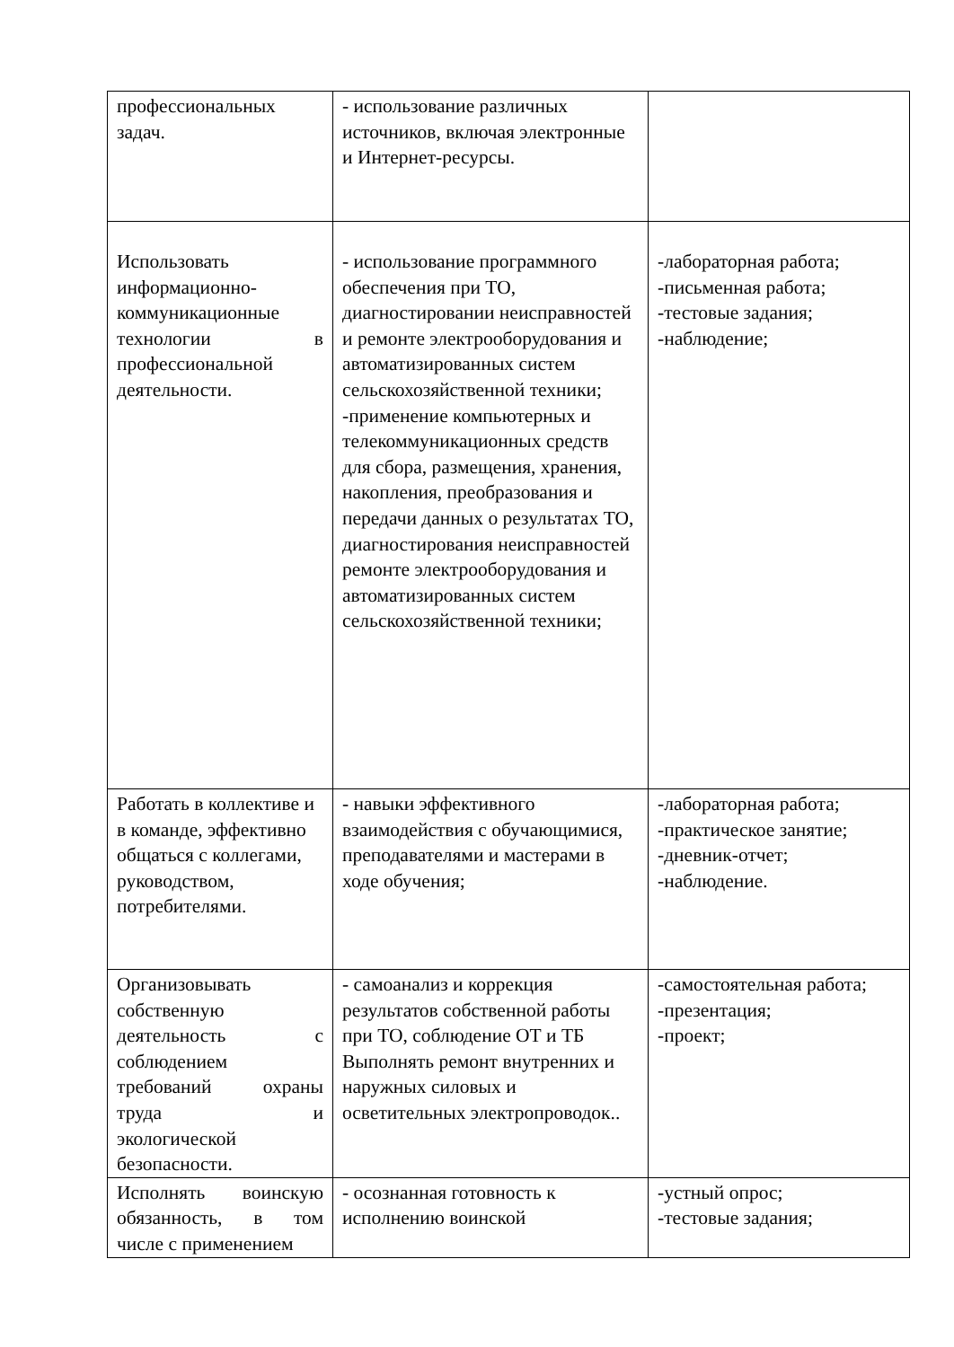| профессиональных задач. | - использование различных источников, включая электронные и Интернет-ресурсы. | |
| Использовать информационно-коммуникационные технологии в профессиональной деятельности. | - использование программного обеспечения при ТО, диагностировании неисправностей и ремонте электрооборудования и автоматизированных систем сельскохозяйственной техники; -применение компьютерных и телекоммуникационных средств для сбора, размещения, хранения, накопления, преобразования и передачи данных о результатах ТО, диагностирования неисправностей ремонте электрооборудования и автоматизированных систем сельскохозяйственной техники; | -лабораторная работа; -письменная работа; -тестовые задания; -наблюдение; |
| Работать в коллективе и в команде, эффективно общаться с коллегами, руководством, потребителями. | - навыки эффективного взаимодействия с обучающимися, преподавателями и мастерами в ходе обучения; | -лабораторная работа; -практическое занятие; -дневник-отчет; -наблюдение. |
| Организовывать собственную деятельность с соблюдением требований охраны труда и экологической безопасности. | - самоанализ и коррекция результатов собственной работы при ТО, соблюдение ОТ и ТБ Выполнять ремонт внутренних и наружных силовых и осветительных электропроводок.. | -самостоятельная работа; -презентация; -проект; |
| Исполнять воинскую обязанность, в том числе с применением | - осознанная готовность к исполнению воинской | -устный опрос; -тестовые задания; |